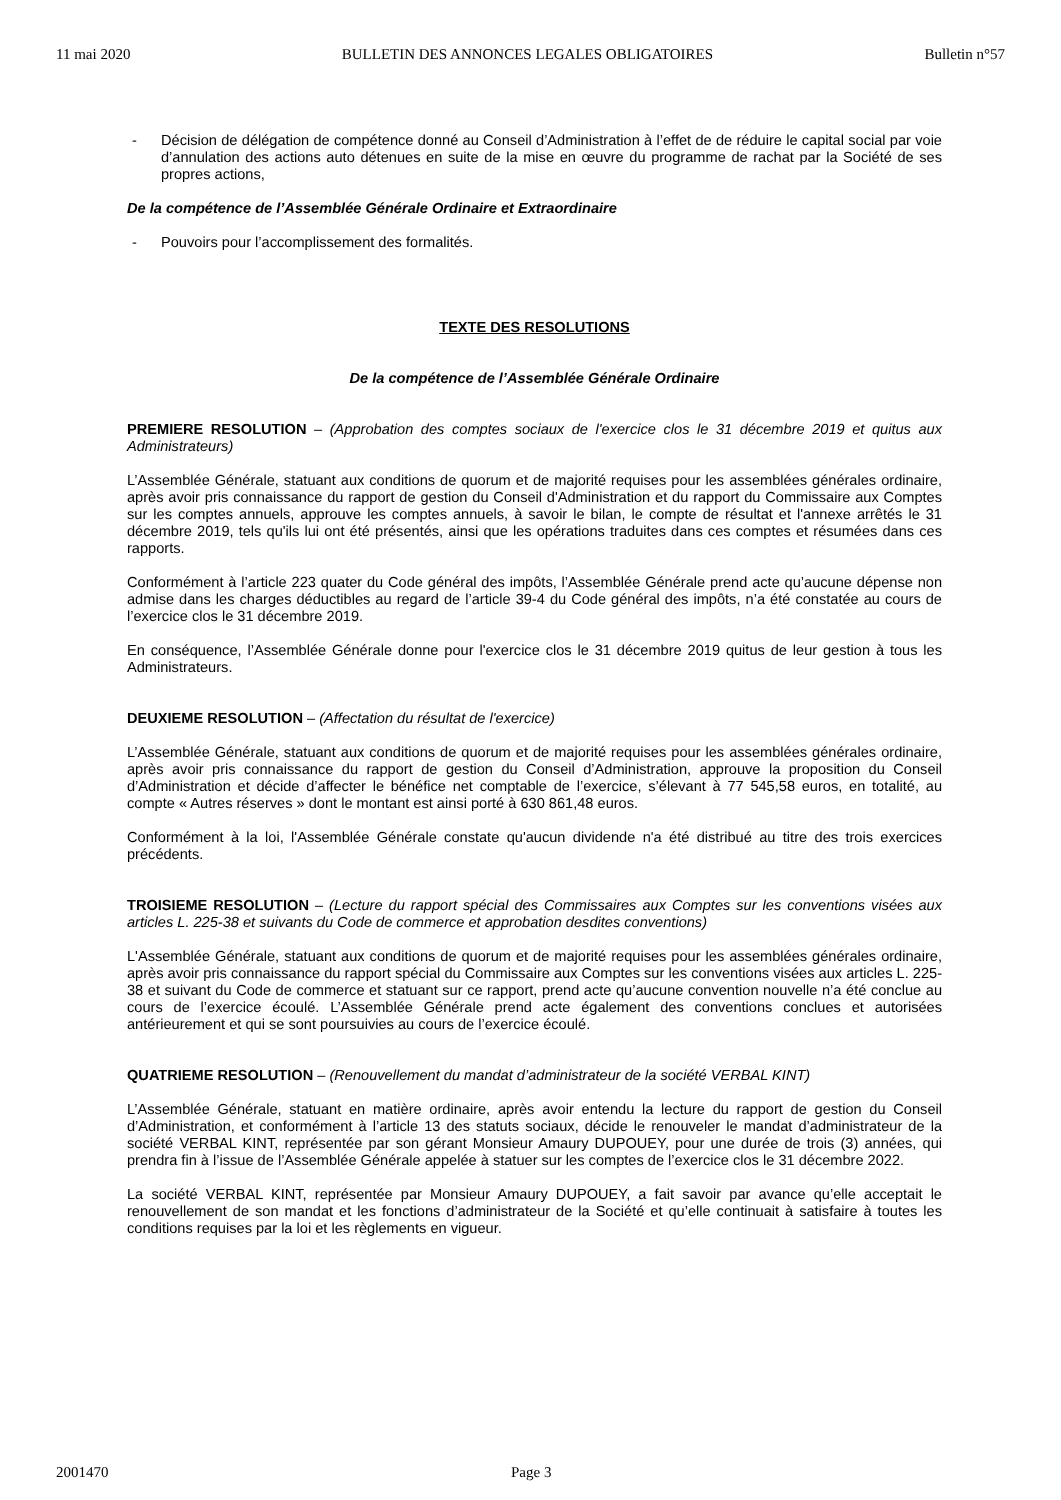11 mai 2020 BULLETIN DES ANNONCES LEGALES OBLIGATOIRES Bulletin n°57
- Décision de délégation de compétence donné au Conseil d’Administration à l’effet de de réduire le capital social par voie d’annulation des actions auto détenues en suite de la mise en œuvre du programme de rachat par la Société de ses propres actions,
De la compétence de l’Assemblée Générale Ordinaire et Extraordinaire
- Pouvoirs pour l’accomplissement des formalités.
TEXTE DES RESOLUTIONS
De la compétence de l’Assemblée Générale Ordinaire
PREMIERE RESOLUTION – (Approbation des comptes sociaux de l'exercice clos le 31 décembre 2019 et quitus aux Administrateurs)
L’Assemblée Générale, statuant aux conditions de quorum et de majorité requises pour les assemblées générales ordinaire, après avoir pris connaissance du rapport de gestion du Conseil d'Administration et du rapport du Commissaire aux Comptes sur les comptes annuels, approuve les comptes annuels, à savoir le bilan, le compte de résultat et l'annexe arrêtés le 31 décembre 2019, tels qu'ils lui ont été présentés, ainsi que les opérations traduites dans ces comptes et résumées dans ces rapports.
Conformément à l’article 223 quater du Code général des impôts, l’Assemblée Générale prend acte qu’aucune dépense non admise dans les charges déductibles au regard de l’article 39-4 du Code général des impôts, n’a été constatée au cours de l’exercice clos le 31 décembre 2019.
En conséquence, l’Assemblée Générale donne pour l'exercice clos le 31 décembre 2019 quitus de leur gestion à tous les Administrateurs.
DEUXIEME RESOLUTION – (Affectation du résultat de l'exercice)
L’Assemblée Générale, statuant aux conditions de quorum et de majorité requises pour les assemblées générales ordinaire, après avoir pris connaissance du rapport de gestion du Conseil d’Administration, approuve la proposition du Conseil d’Administration et décide d’affecter le bénéfice net comptable de l’exercice, s’élevant à 77 545,58 euros, en totalité, au compte « Autres réserves » dont le montant est ainsi porté à 630 861,48 euros.
Conformément à la loi, l'Assemblée Générale constate qu'aucun dividende n'a été distribué au titre des trois exercices précédents.
TROISIEME RESOLUTION – (Lecture du rapport spécial des Commissaires aux Comptes sur les conventions visées aux articles L. 225-38 et suivants du Code de commerce et approbation desdites conventions)
L'Assemblée Générale, statuant aux conditions de quorum et de majorité requises pour les assemblées générales ordinaire, après avoir pris connaissance du rapport spécial du Commissaire aux Comptes sur les conventions visées aux articles L. 225-38 et suivant du Code de commerce et statuant sur ce rapport, prend acte qu’aucune convention nouvelle n’a été conclue au cours de l’exercice écoulé. L’Assemblée Générale prend acte également des conventions conclues et autorisées antérieurement et qui se sont poursuivies au cours de l’exercice écoulé.
QUATRIEME RESOLUTION – (Renouvellement du mandat d’administrateur de la société VERBAL KINT)
L’Assemblée Générale, statuant en matière ordinaire, après avoir entendu la lecture du rapport de gestion du Conseil d’Administration, et conformément à l’article 13 des statuts sociaux, décide le renouveler le mandat d’administrateur de la société VERBAL KINT, représentée par son gérant Monsieur Amaury DUPOUEY, pour une durée de trois (3) années, qui prendra fin à l’issue de l’Assemblée Générale appelée à statuer sur les comptes de l’exercice clos le 31 décembre 2022.
La société VERBAL KINT, représentée par Monsieur Amaury DUPOUEY, a fait savoir par avance qu’elle acceptait le renouvellement de son mandat et les fonctions d’administrateur de la Société et qu’elle continuait à satisfaire à toutes les conditions requises par la loi et les règlements en vigueur.
2001470 Page 3